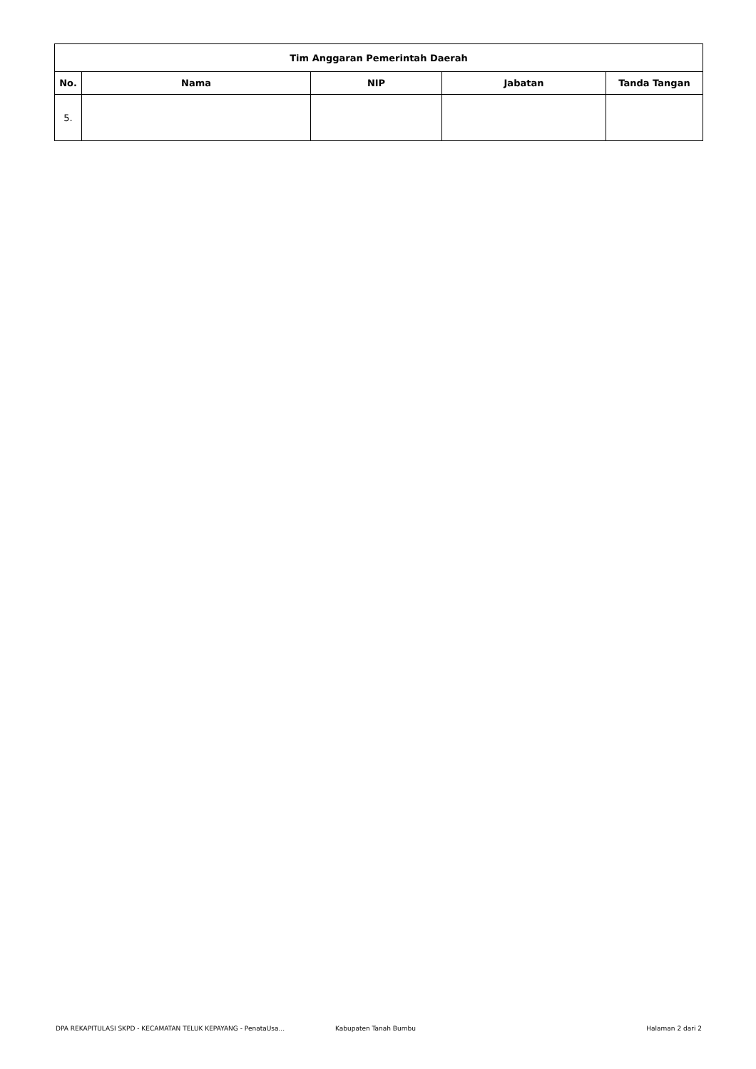| Tim Anggaran Pemerintah Daerah | | | | |
| --- | --- | --- | --- | --- |
| No. | Nama | NIP | Jabatan | Tanda Tangan |
| 5. | | | | |
DPA REKAPITULASI SKPD - KECAMATAN TELUK KEPAYANG - PenataUsa... Kabupaten Tanah Bumbu Halaman 2 dari 2